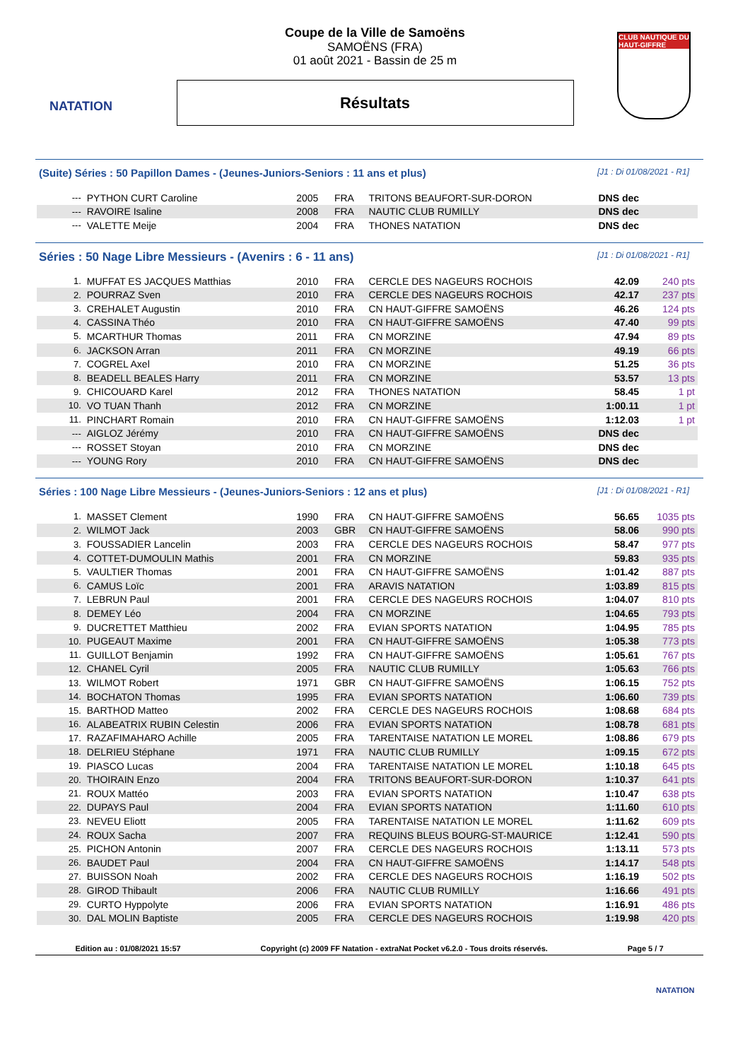NATATION
CLUB NAUTIQUE DU HAUT-GIFFRE
Coupe de la Ville de Samoëns
SAMOËNS (FRA)
01 août 2021 - Bassin de 25 m
Résultats
(Suite) Séries : 50 Papillon Dames - (Jeunes-Juniors-Seniors : 11 ans et plus) [J1 : Di 01/08/2021 - R1]
| --- | PYTHON CURT Caroline | 2005 | FRA | TRITONS BEAUFORT-SUR-DORON | DNS dec | |
| --- | RAVOIRE Isaline | 2008 | FRA | NAUTIC CLUB RUMILLY | DNS dec | |
| --- | VALETTE Meije | 2004 | FRA | THONES NATATION | DNS dec | |
Séries : 50 Nage Libre Messieurs - (Avenirs : 6 - 11 ans) [J1 : Di 01/08/2021 - R1]
| 1. | MUFFAT ES JACQUES Matthias | 2010 | FRA | CERCLE DES NAGEURS ROCHOIS | 42.09 | 240 pts |
| 2. | POURRAZ Sven | 2010 | FRA | CERCLE DES NAGEURS ROCHOIS | 42.17 | 237 pts |
| 3. | CREHALET Augustin | 2010 | FRA | CN HAUT-GIFFRE SAMOËNS | 46.26 | 124 pts |
| 4. | CASSINA Théo | 2010 | FRA | CN HAUT-GIFFRE SAMOËNS | 47.40 | 99 pts |
| 5. | MCARTHUR Thomas | 2011 | FRA | CN MORZINE | 47.94 | 89 pts |
| 6. | JACKSON Arran | 2011 | FRA | CN MORZINE | 49.19 | 66 pts |
| 7. | COGREL Axel | 2010 | FRA | CN MORZINE | 51.25 | 36 pts |
| 8. | BEADELL BEALES Harry | 2011 | FRA | CN MORZINE | 53.57 | 13 pts |
| 9. | CHICOUARD Karel | 2012 | FRA | THONES NATATION | 58.45 | 1 pt |
| 10. | VO TUAN Thanh | 2012 | FRA | CN MORZINE | 1:00.11 | 1 pt |
| 11. | PINCHART Romain | 2010 | FRA | CN HAUT-GIFFRE SAMOËNS | 1:12.03 | 1 pt |
| --- | AIGLOZ Jérémy | 2010 | FRA | CN HAUT-GIFFRE SAMOËNS | DNS dec | |
| --- | ROSSET Stoyan | 2010 | FRA | CN MORZINE | DNS dec | |
| --- | YOUNG Rory | 2010 | FRA | CN HAUT-GIFFRE SAMOËNS | DNS dec | |
Séries : 100 Nage Libre Messieurs - (Jeunes-Juniors-Seniors : 12 ans et plus) [J1 : Di 01/08/2021 - R1]
| 1. | MASSET Clement | 1990 | FRA | CN HAUT-GIFFRE SAMOËNS | 56.65 | 1035 pts |
| 2. | WILMOT Jack | 2003 | GBR | CN HAUT-GIFFRE SAMOËNS | 58.06 | 990 pts |
| 3. | FOUSSADIER Lancelin | 2003 | FRA | CERCLE DES NAGEURS ROCHOIS | 58.47 | 977 pts |
| 4. | COTTET-DUMOULIN Mathis | 2001 | FRA | CN MORZINE | 59.83 | 935 pts |
| 5. | VAULTIER Thomas | 2001 | FRA | CN HAUT-GIFFRE SAMOËNS | 1:01.42 | 887 pts |
| 6. | CAMUS Loïc | 2001 | FRA | ARAVIS NATATION | 1:03.89 | 815 pts |
| 7. | LEBRUN Paul | 2001 | FRA | CERCLE DES NAGEURS ROCHOIS | 1:04.07 | 810 pts |
| 8. | DEMEY Léo | 2004 | FRA | CN MORZINE | 1:04.65 | 793 pts |
| 9. | DUCRETTET Matthieu | 2002 | FRA | EVIAN SPORTS NATATION | 1:04.95 | 785 pts |
| 10. | PUGEAUT Maxime | 2001 | FRA | CN HAUT-GIFFRE SAMOËNS | 1:05.38 | 773 pts |
| 11. | GUILLOT Benjamin | 1992 | FRA | CN HAUT-GIFFRE SAMOËNS | 1:05.61 | 767 pts |
| 12. | CHANEL Cyril | 2005 | FRA | NAUTIC CLUB RUMILLY | 1:05.63 | 766 pts |
| 13. | WILMOT Robert | 1971 | GBR | CN HAUT-GIFFRE SAMOËNS | 1:06.15 | 752 pts |
| 14. | BOCHATON Thomas | 1995 | FRA | EVIAN SPORTS NATATION | 1:06.60 | 739 pts |
| 15. | BARTHOD Matteo | 2002 | FRA | CERCLE DES NAGEURS ROCHOIS | 1:08.68 | 684 pts |
| 16. | ALABEATRIX RUBIN Celestin | 2006 | FRA | EVIAN SPORTS NATATION | 1:08.78 | 681 pts |
| 17. | RAZAFIMAHARO Achille | 2005 | FRA | TARENTAISE NATATION LE MOREL | 1:08.86 | 679 pts |
| 18. | DELRIEU Stéphane | 1971 | FRA | NAUTIC CLUB RUMILLY | 1:09.15 | 672 pts |
| 19. | PIASCO Lucas | 2004 | FRA | TARENTAISE NATATION LE MOREL | 1:10.18 | 645 pts |
| 20. | THOIRAIN Enzo | 2004 | FRA | TRITONS BEAUFORT-SUR-DORON | 1:10.37 | 641 pts |
| 21. | ROUX Mattéo | 2003 | FRA | EVIAN SPORTS NATATION | 1:10.47 | 638 pts |
| 22. | DUPAYS Paul | 2004 | FRA | EVIAN SPORTS NATATION | 1:11.60 | 610 pts |
| 23. | NEVEU Eliott | 2005 | FRA | TARENTAISE NATATION LE MOREL | 1:11.62 | 609 pts |
| 24. | ROUX Sacha | 2007 | FRA | REQUINS BLEUS BOURG-ST-MAURICE | 1:12.41 | 590 pts |
| 25. | PICHON Antonin | 2007 | FRA | CERCLE DES NAGEURS ROCHOIS | 1:13.11 | 573 pts |
| 26. | BAUDET Paul | 2004 | FRA | CN HAUT-GIFFRE SAMOËNS | 1:14.17 | 548 pts |
| 27. | BUISSON Noah | 2002 | FRA | CERCLE DES NAGEURS ROCHOIS | 1:16.19 | 502 pts |
| 28. | GIROD Thibault | 2006 | FRA | NAUTIC CLUB RUMILLY | 1:16.66 | 491 pts |
| 29. | CURTO Hyppolyte | 2006 | FRA | EVIAN SPORTS NATATION | 1:16.91 | 486 pts |
| 30. | DAL MOLIN Baptiste | 2005 | FRA | CERCLE DES NAGEURS ROCHOIS | 1:19.98 | 420 pts |
Edition au : 01/08/2021 15:57 Copyright (c) 2009 FF Natation - extraNat Pocket v6.2.0 - Tous droits réservés. Page 5 / 7
NATATION